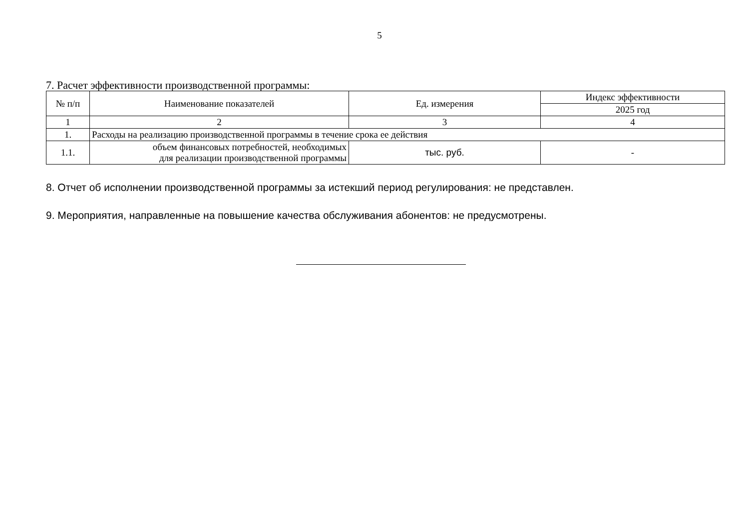5
7. Расчет эффективности производственной программы:
| № п/п | Наименование показателей | Ед. измерения | Индекс эффективности |
| --- | --- | --- | --- |
| | | | 2025 год |
| 1 | 2 | 3 | 4 |
| 1. | Расходы на реализацию производственной программы в течение срока ее действия | | |
| 1.1. | объем финансовых потребностей, необходимых для реализации производственной программы | тыс. руб. | - |
8. Отчет об исполнении производственной программы за истекший период регулирования: не представлен.
9. Мероприятия, направленные на повышение качества обслуживания абонентов: не предусмотрены.